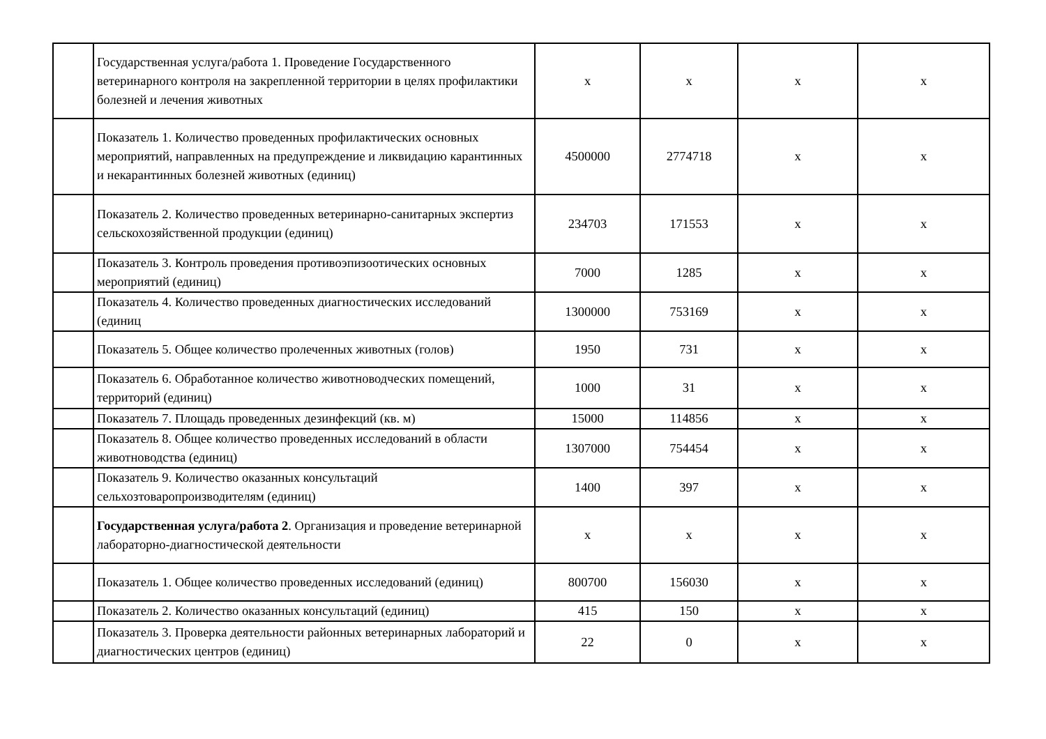| | Государственная услуга/работа 1. Проведение Государственного ветеринарного контроля на закрепленной территории в целях профилактики болезней и лечения животных | х | х | х | х |
| | Показатель 1. Количество проведенных профилактических основных мероприятий, направленных на предупреждение и ликвидацию карантинных и некарантинных болезней животных (единиц) | 4500000 | 2774718 | х | х |
| | Показатель 2. Количество проведенных ветеринарно-санитарных экспертиз сельскохозяйственной продукции (единиц) | 234703 | 171553 | х | х |
| | Показатель 3. Контроль проведения противоэпизоотических основных мероприятий (единиц) | 7000 | 1285 | х | х |
| | Показатель 4. Количество проведенных диагностических исследований (единиц | 1300000 | 753169 | х | х |
| | Показатель 5. Общее количество пролеченных животных (голов) | 1950 | 731 | х | х |
| | Показатель 6. Обработанное количество животноводческих помещений, территорий (единиц) | 1000 | 31 | х | х |
| | Показатель 7. Площадь проведенных дезинфекций (кв. м) | 15000 | 114856 | х | х |
| | Показатель 8. Общее количество проведенных исследований в области животноводства (единиц) | 1307000 | 754454 | х | х |
| | Показатель 9. Количество оказанных консультаций сельхозтоваропроизводителям (единиц) | 1400 | 397 | х | х |
| | Государственная услуга/работа 2 . Организация и проведение ветеринарной лабораторно-диагностической деятельности | х | х | х | х |
| | Показатель 1. Общее количество проведенных исследований (единиц) | 800700 | 156030 | х | х |
| | Показатель 2. Количество оказанных консультаций (единиц) | 415 | 150 | х | х |
| | Показатель 3. Проверка деятельности районных ветеринарных лабораторий и диагностических центров (единиц) | 22 | 0 | х | х |